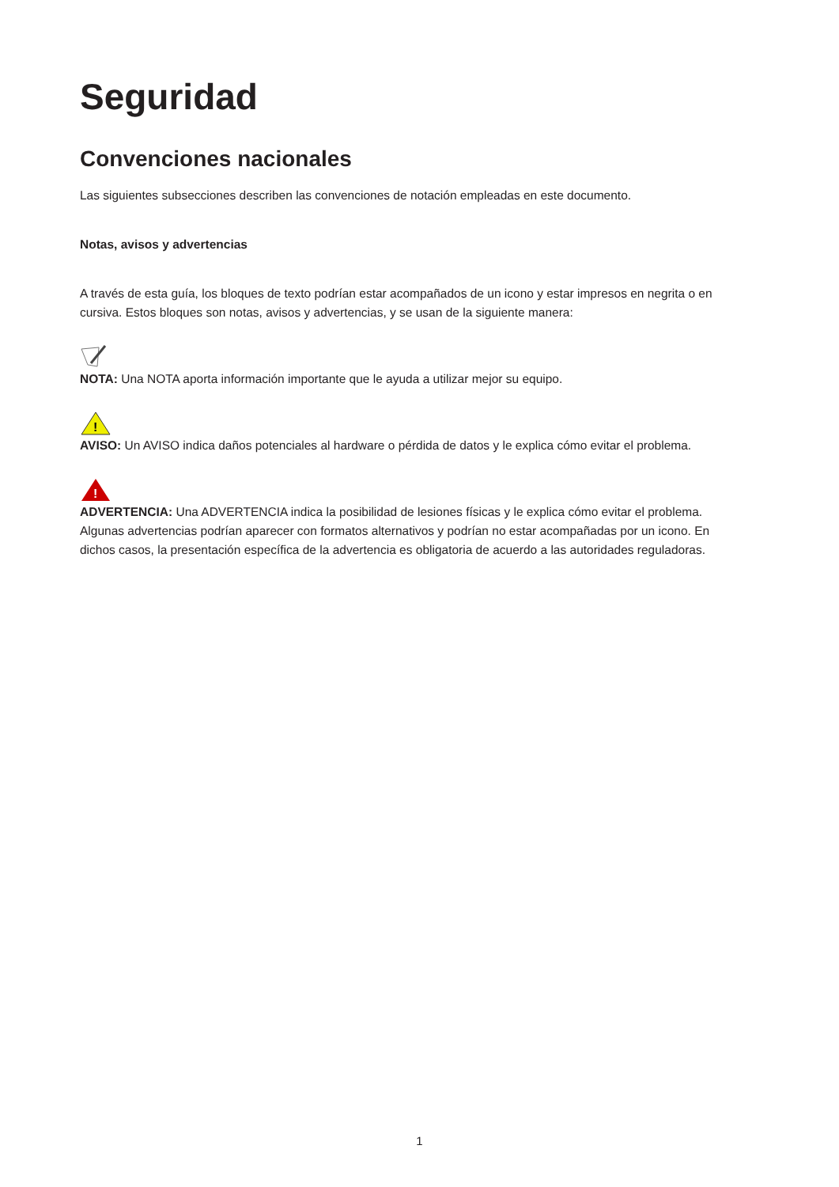Seguridad
Convenciones nacionales
Las siguientes subsecciones describen las convenciones de notación empleadas en este documento.
Notas, avisos y advertencias
A través de esta guía, los bloques de texto podrían estar acompañados de un icono y estar impresos en negrita o en cursiva. Estos bloques son notas, avisos y advertencias, y se usan de la siguiente manera:
NOTA: Una NOTA aporta información importante que le ayuda a utilizar mejor su equipo.
!
AVISO: Un AVISO indica daños potenciales al hardware o pérdida de datos y le explica cómo evitar el problema.
!
ADVERTENCIA: Una ADVERTENCIA indica la posibilidad de lesiones físicas y le explica cómo evitar el problema. Algunas advertencias podrían aparecer con formatos alternativos y podrían no estar acompañadas por un icono. En dichos casos, la presentación específica de la advertencia es obligatoria de acuerdo a las autoridades reguladoras.
1